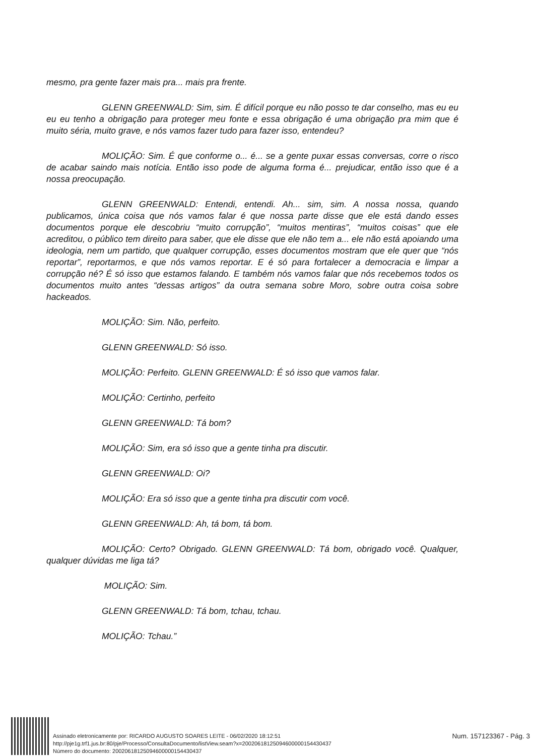mesmo, pra gente fazer mais pra... mais pra frente.
GLENN GREENWALD: Sim, sim. É difícil porque eu não posso te dar conselho, mas eu eu eu eu tenho a obrigação para proteger meu fonte e essa obrigação é uma obrigação pra mim que é muito séria, muito grave, e nós vamos fazer tudo para fazer isso, entendeu?
MOLIÇÃO: Sim. É que conforme o... é... se a gente puxar essas conversas, corre o risco de acabar saindo mais notícia. Então isso pode de alguma forma é... prejudicar, então isso que é a nossa preocupação.
GLENN GREENWALD: Entendi, entendi. Ah... sim, sim. A nossa nossa, quando publicamos, única coisa que nós vamos falar é que nossa parte disse que ele está dando esses documentos porque ele descobriu “muito corrupção”, “muitos mentiras”, “muitos coisas” que ele acreditou, o público tem direito para saber, que ele disse que ele não tem a... ele não está apoiando uma ideologia, nem um partido, que qualquer corrupção, esses documentos mostram que ele quer que “nós reportar”, reportarmos, e que nós vamos reportar. E é só para fortalecer a democracia e limpar a corrupção né? É só isso que estamos falando. E também nós vamos falar que nós recebemos todos os documentos muito antes “dessas artigos” da outra semana sobre Moro, sobre outra coisa sobre hackeados.
MOLIÇÃO: Sim. Não, perfeito.
GLENN GREENWALD: Só isso.
MOLIÇÃO: Perfeito. GLENN GREENWALD: É só isso que vamos falar.
MOLIÇÃO: Certinho, perfeito
GLENN GREENWALD: Tá bom?
MOLIÇÃO: Sim, era só isso que a gente tinha pra discutir.
GLENN GREENWALD: Oi?
MOLIÇÃO: Era só isso que a gente tinha pra discutir com você.
GLENN GREENWALD: Ah, tá bom, tá bom.
MOLIÇÃO: Certo? Obrigado. GLENN GREENWALD: Tá bom, obrigado você. Qualquer, qualquer dúvidas me liga tá?
MOLIÇÃO: Sim.
GLENN GREENWALD: Tá bom, tchau, tchau.
MOLIÇÃO: Tchau.”
Assinado eletronicamente por: RICARDO AUGUSTO SOARES LEITE - 06/02/2020 18:12:51
http://pje1g.trf1.jus.br:80/pje/Processo/ConsultaDocumento/listView.seam?x=20020618125094600000154430437
Número do documento: 20020618125094600000154430437
Num. 157123367 - Pág. 3